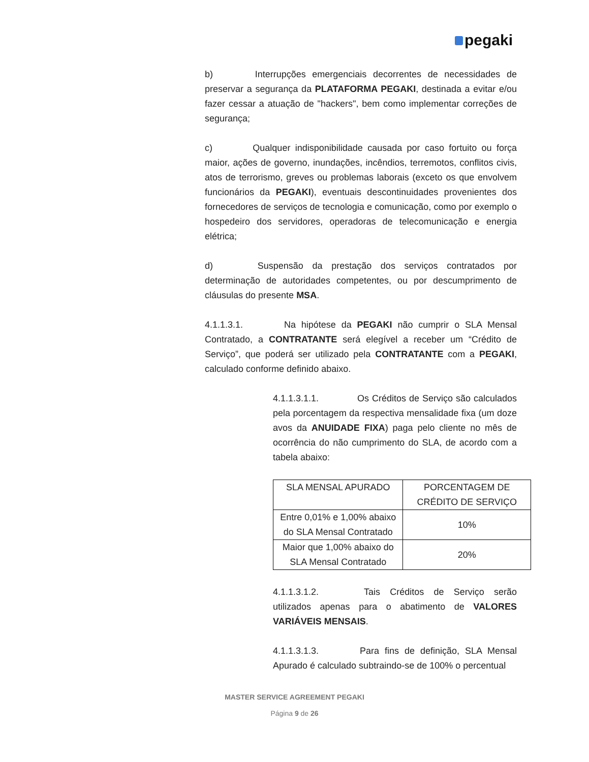pegaki
b) Interrupções emergenciais decorrentes de necessidades de preservar a segurança da PLATAFORMA PEGAKI, destinada a evitar e/ou fazer cessar a atuação de "hackers", bem como implementar correções de segurança;
c) Qualquer indisponibilidade causada por caso fortuito ou força maior, ações de governo, inundações, incêndios, terremotos, conflitos civis, atos de terrorismo, greves ou problemas laborais (exceto os que envolvem funcionários da PEGAKI), eventuais descontinuidades provenientes dos fornecedores de serviços de tecnologia e comunicação, como por exemplo o hospedeiro dos servidores, operadoras de telecomunicação e energia elétrica;
d) Suspensão da prestação dos serviços contratados por determinação de autoridades competentes, ou por descumprimento de cláusulas do presente MSA.
4.1.1.3.1. Na hipótese da PEGAKI não cumprir o SLA Mensal Contratado, a CONTRATANTE será elegível a receber um “Crédito de Serviço”, que poderá ser utilizado pela CONTRATANTE com a PEGAKI, calculado conforme definido abaixo.
4.1.1.3.1.1. Os Créditos de Serviço são calculados pela porcentagem da respectiva mensalidade fixa (um doze avos da ANUIDADE FIXA) paga pelo cliente no mês de ocorrência do não cumprimento do SLA, de acordo com a tabela abaixo:
| SLA MENSAL APURADO | PORCENTAGEM DE CRÉDITO DE SERVIÇO |
| Entre 0,01% e 1,00% abaixo do SLA Mensal Contratado | 10% |
| Maior que 1,00% abaixo do SLA Mensal Contratado | 20% |
4.1.1.3.1.2. Tais Créditos de Serviço serão utilizados apenas para o abatimento de VALORES VARIÁVEIS MENSAIS.
4.1.1.3.1.3. Para fins de definição, SLA Mensal Apurado é calculado subtraindo-se de 100% o percentual
MASTER SERVICE AGREEMENT PEGAKI
Página 9 de 26